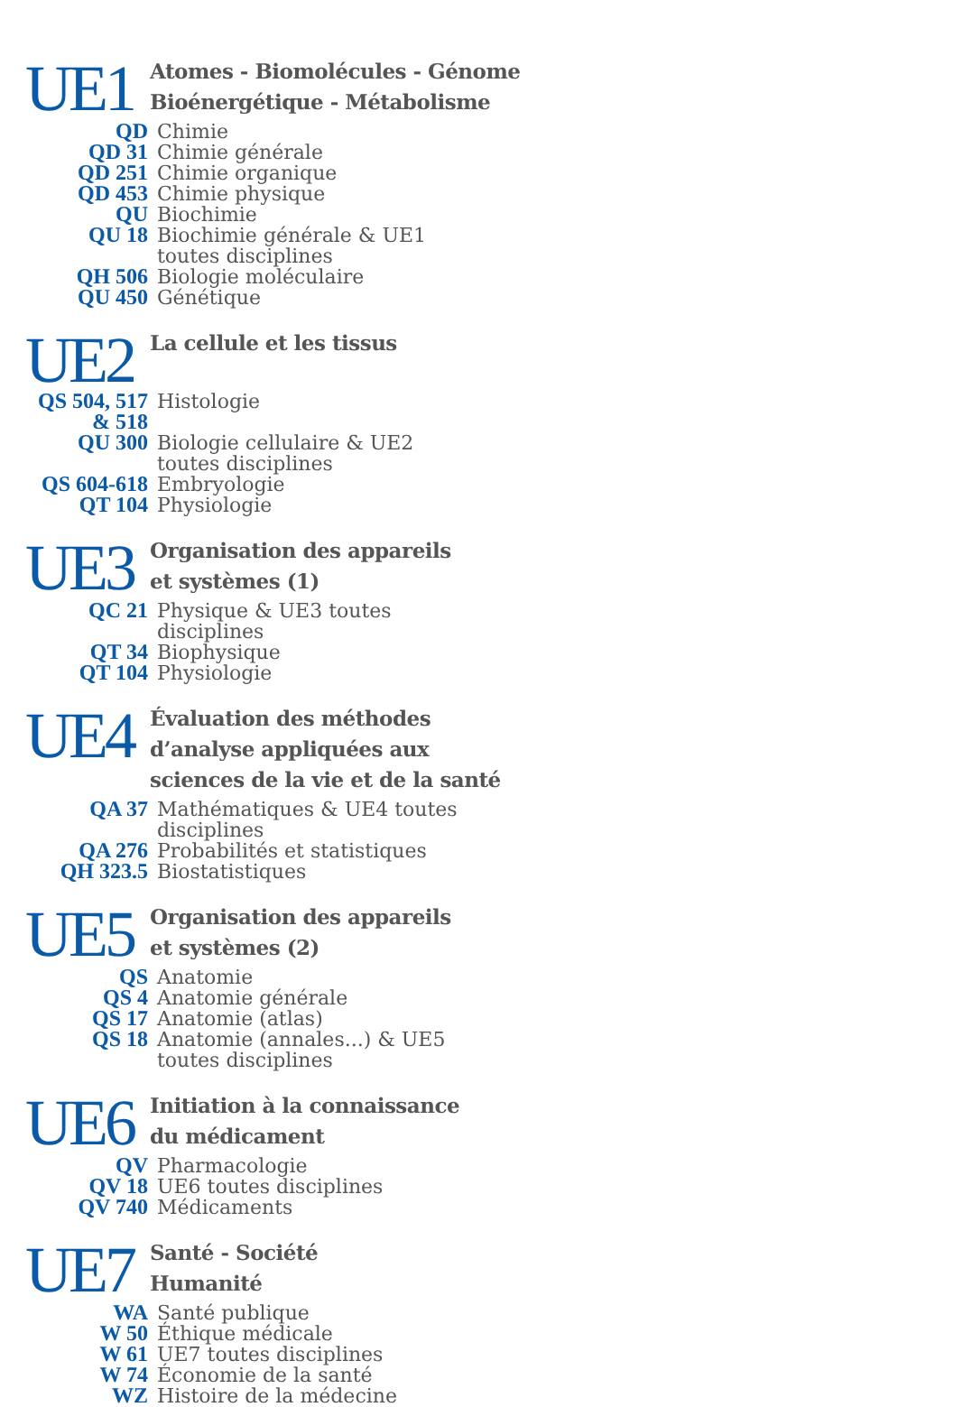UE1
Atomes - Biomolécules - Génome
Bioénergétique - Métabolisme
| QD | Chimie |
| QD 31 | Chimie générale |
| QD 251 | Chimie organique |
| QD 453 | Chimie physique |
| QU | Biochimie |
| QU 18 | Biochimie générale & UE1 toutes disciplines |
| QH 506 | Biologie moléculaire |
| QU 450 | Génétique |
UE2
La cellule et les tissus
| QS 504, 517 & 518 | Histologie |
| QU 300 | Biologie cellulaire & UE2 toutes disciplines |
| QS 604-618 | Embryologie |
| QT 104 | Physiologie |
UE3
Organisation des appareils
et systèmes (1)
| QC 21 | Physique & UE3 toutes disciplines |
| QT 34 | Biophysique |
| QT 104 | Physiologie |
UE4
Évaluation des méthodes
d’analyse appliquées aux
sciences de la vie et de la santé
| QA 37 | Mathématiques & UE4 toutes disciplines |
| QA 276 | Probabilités et statistiques |
| QH 323.5 | Biostatistiques |
UE5
Organisation des appareils
et systèmes (2)
| QS | Anatomie |
| QS 4 | Anatomie générale |
| QS 17 | Anatomie (atlas) |
| QS 18 | Anatomie (annales...) & UE5 toutes disciplines |
UE6
Initiation à la connaissance
du médicament
| QV | Pharmacologie |
| QV 18 | UE6 toutes disciplines |
| QV 740 | Médicaments |
UE7
Santé - Société
Humanité
| WA | Santé publique |
| W 50 | Éthique médicale |
| W 61 | UE7 toutes disciplines |
| W 74 | Économie de la santé |
| WZ | Histoire de la médecine |